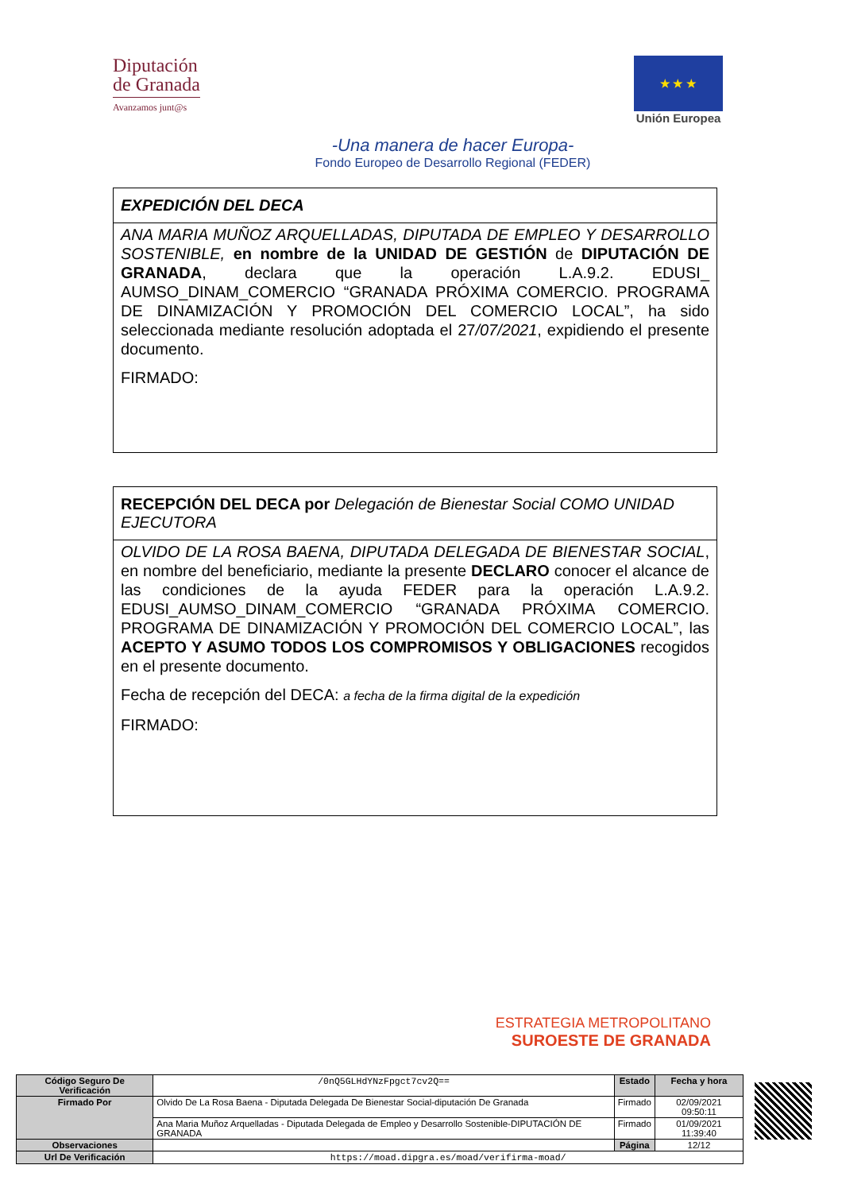Diputación
de Granada
Avanzamos junt@s
★ ★ ★
Unión Europea
-Una manera de hacer Europa-
Fondo Europeo de Desarrollo Regional (FEDER)
EXPEDICIÓN DEL DECA
ANA MARIA MUÑOZ ARQUELLADAS, DIPUTADA DE EMPLEO Y DESARROLLO SOSTENIBLE, en nombre de la UNIDAD DE GESTIÓN de DIPUTACIÓN DE GRANADA, declara que la operación L.A.9.2. EDUSI_ AUMSO_DINAM_COMERCIO “GRANADA PRÓXIMA COMERCIO. PROGRAMA DE DINAMIZACIÓN Y PROMOCIÓN DEL COMERCIO LOCAL”, ha sido seleccionada mediante resolución adoptada el 27/07/2021, expidiendo el presente documento.
FIRMADO:
RECEPCIÓN DEL DECA por Delegación de Bienestar Social COMO UNIDAD EJECUTORA
OLVIDO DE LA ROSA BAENA, DIPUTADA DELEGADA DE BIENESTAR SOCIAL, en nombre del beneficiario, mediante la presente DECLARO conocer el alcance de las condiciones de la ayuda FEDER para la operación L.A.9.2. EDUSI_AUMSO_DINAM_COMERCIO “GRANADA PRÓXIMA COMERCIO. PROGRAMA DE DINAMIZACIÓN Y PROMOCIÓN DEL COMERCIO LOCAL”, las ACEPTO Y ASUMO TODOS LOS COMPROMISOS Y OBLIGACIONES recogidos en el presente documento.
Fecha de recepción del DECA: a fecha de la firma digital de la expedición
FIRMADO:
ESTRATEGIA METROPOLITANO
SUROESTE DE GRANADA
| Código Seguro De Verificación | /0nQ5GLHdYNzFpgct7cv2Q== | Estado | Fecha y hora |
| Firmado Por | Olvido De La Rosa Baena - Diputada Delegada De Bienestar Social-diputación De Granada | Firmado | 02/09/2021 09:50:11 |
| | Ana Maria Muñoz Arquelladas - Diputada Delegada de Empleo y Desarrollo Sostenible-DIPUTACIÓN DE GRANADA | Firmado | 01/09/2021 11:39:40 |
| Observaciones | | Página | 12/12 |
| Url De Verificación | https://moad.dipgra.es/moad/verifirma-moad/ | | |